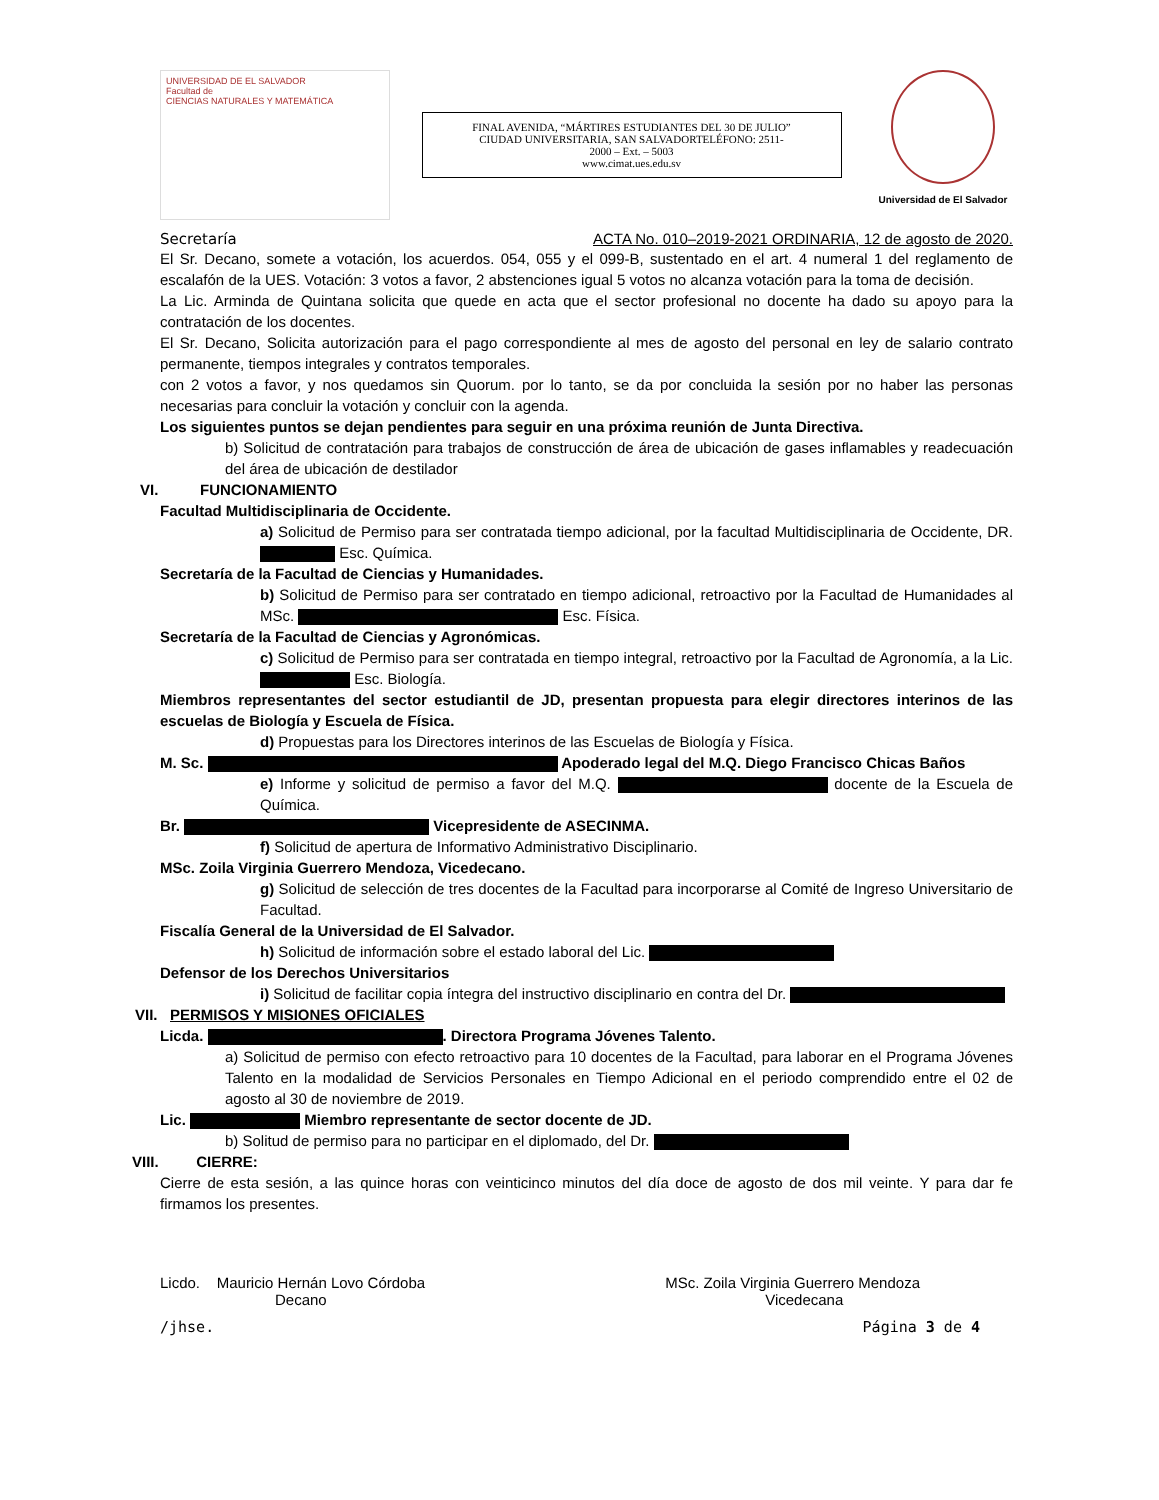UNIVERSIDAD DE EL SALVADOR
Facultad de
CIENCIAS NATURALES Y MATEMÁTICA
FINAL AVENIDA, “MÁRTIRES ESTUDIANTES DEL 30 DE JULIO”
CIUDAD UNIVERSITARIA, SAN SALVADORTELÉFONO: 2511-
2000 – Ext. – 5003
www.cimat.ues.edu.sv
Universidad de El Salvador
Secretaría ACTA No. 010–2019-2021 ORDINARIA, 12 de agosto de 2020.
El Sr. Decano, somete a votación, los acuerdos. 054, 055 y el 099-B, sustentado en el art. 4 numeral 1 del reglamento de escalafón de la UES. Votación: 3 votos a favor, 2 abstenciones igual 5 votos no alcanza votación para la toma de decisión.
La Lic. Arminda de Quintana solicita que quede en acta que el sector profesional no docente ha dado su apoyo para la contratación de los docentes.
El Sr. Decano, Solicita autorización para el pago correspondiente al mes de agosto del personal en ley de salario contrato permanente, tiempos integrales y contratos temporales.
con 2 votos a favor, y nos quedamos sin Quorum. por lo tanto, se da por concluida la sesión por no haber las personas necesarias para concluir la votación y concluir con la agenda.
Los siguientes puntos se dejan pendientes para seguir en una próxima reunión de Junta Directiva.
b) Solicitud de contratación para trabajos de construcción de área de ubicación de gases inflamables y readecuación del área de ubicación de destilador
VI. FUNCIONAMIENTO
Facultad Multidisciplinaria de Occidente.
a) Solicitud de Permiso para ser contratada tiempo adicional, por la facultad Multidisciplinaria de Occidente, DR. Esc. Química.
Secretaría de la Facultad de Ciencias y Humanidades.
b) Solicitud de Permiso para ser contratado en tiempo adicional, retroactivo por la Facultad de Humanidades al MSc. Esc. Física.
Secretaría de la Facultad de Ciencias y Agronómicas.
c) Solicitud de Permiso para ser contratada en tiempo integral, retroactivo por la Facultad de Agronomía, a la Lic. Esc. Biología.
Miembros representantes del sector estudiantil de JD, presentan propuesta para elegir directores interinos de las escuelas de Biología y Escuela de Física.
d) Propuestas para los Directores interinos de las Escuelas de Biología y Física.
M. Sc. Apoderado legal del M.Q. Diego Francisco Chicas Baños
e) Informe y solicitud de permiso a favor del M.Q. docente de la Escuela de Química.
Br. Vicepresidente de ASECINMA.
f) Solicitud de apertura de Informativo Administrativo Disciplinario.
MSc. Zoila Virginia Guerrero Mendoza, Vicedecano.
g) Solicitud de selección de tres docentes de la Facultad para incorporarse al Comité de Ingreso Universitario de Facultad.
Fiscalía General de la Universidad de El Salvador.
h) Solicitud de información sobre el estado laboral del Lic.
Defensor de los Derechos Universitarios
i) Solicitud de facilitar copia íntegra del instructivo disciplinario en contra del Dr.
VII. PERMISOS Y MISIONES OFICIALES
Licda. . Directora Programa Jóvenes Talento.
a) Solicitud de permiso con efecto retroactivo para 10 docentes de la Facultad, para laborar en el Programa Jóvenes Talento en la modalidad de Servicios Personales en Tiempo Adicional en el periodo comprendido entre el 02 de agosto al 30 de noviembre de 2019.
Lic. Miembro representante de sector docente de JD.
b) Solitud de permiso para no participar en el diplomado, del Dr.
VIII. CIERRE:
Cierre de esta sesión, a las quince horas con veinticinco minutos del día doce de agosto de dos mil veinte. Y para dar fe firmamos los presentes.
Licdo. Mauricio Hernán Lovo Córdoba
Decano
MSc. Zoila Virginia Guerrero Mendoza
Vicedecana
/jhse. Página 3 de 4